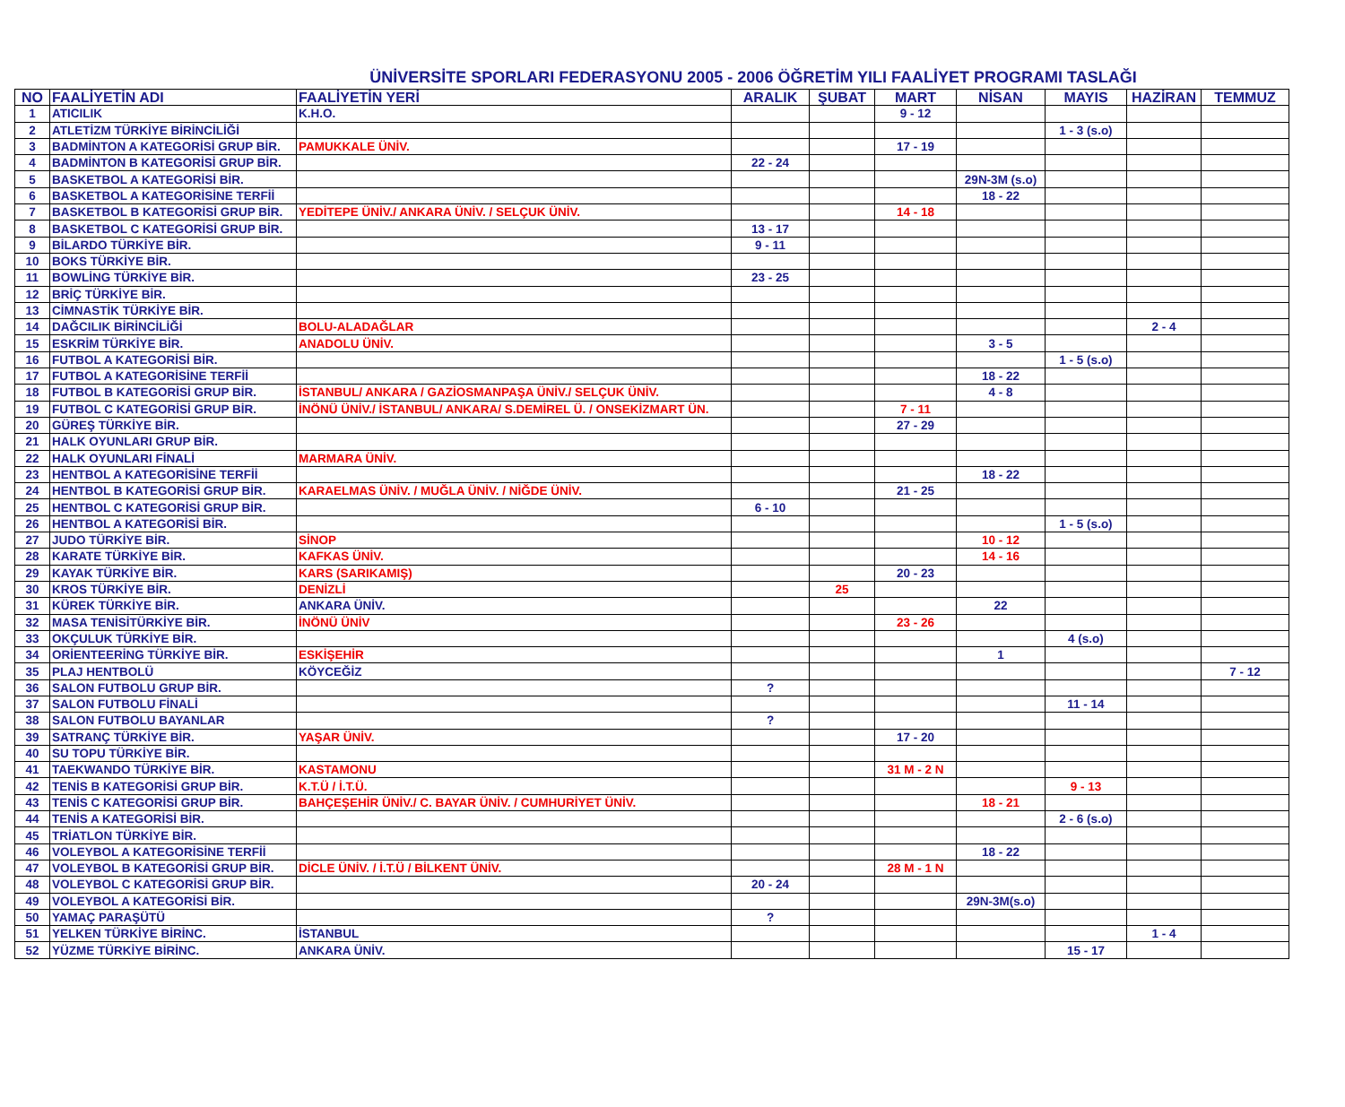ÜNİVERSİTE SPORLARI FEDERASYONU 2005 - 2006 ÖĞRETİM YILI FAALİYET PROGRAMI TASLAĞI
| NO | FAALİYETİN ADI | FAALİYETİN YERİ | ARALIK | ŞUBAT | MART | NİSAN | MAYIS | HAZİRAN | TEMMUZ |
| --- | --- | --- | --- | --- | --- | --- | --- | --- | --- |
| 1 | ATICILIK | K.H.O. | | | 9 - 12 | | | | |
| 2 | ATLETİZM TÜRKİYE BİRİNCİLİĞİ | | | | | | 1 - 3 (s.o) | | |
| 3 | BADMİNTON A KATEGORİSİ GRUP BİR. | PAMUKKALE ÜNİV. | | | 17 - 19 | | | | |
| 4 | BADMİNTON B KATEGORİSİ GRUP BİR. | | 22 - 24 | | | | | | |
| 5 | BASKETBOL A KATEGORİSİ BİR. | | | | | 29N-3M (s.o) | | | |
| 6 | BASKETBOL A KATEGORİSİNE TERFİİ | | | | | 18 - 22 | | | |
| 7 | BASKETBOL B KATEGORİSİ GRUP BİR. | YEDİTEPE ÜNİV./ ANKARA ÜNİV. / SELÇUK ÜNİV. | | | 14 - 18 | | | | |
| 8 | BASKETBOL C KATEGORİSİ GRUP BİR. | | 13 - 17 | | | | | | |
| 9 | BİLARDO TÜRKİYE BİR. | | 9 - 11 | | | | | | |
| 10 | BOKS TÜRKİYE BİR. | | | | | | | | |
| 11 | BOWLİNG TÜRKİYE BİR. | | 23 - 25 | | | | | | |
| 12 | BRİÇ TÜRKİYE BİR. | | | | | | | | |
| 13 | CİMNASTİK TÜRKİYE BİR. | | | | | | | | |
| 14 | DAĞCILIK BİRİNCİLİĞİ | BOLU-ALADAĞLAR | | | | | | 2 - 4 | |
| 15 | ESKRİM TÜRKİYE BİR. | ANADOLU ÜNİV. | | | | 3 - 5 | | | |
| 16 | FUTBOL A KATEGORİSİ BİR. | | | | | | 1 - 5 (s.o) | | |
| 17 | FUTBOL A KATEGORİSİNE TERFİİ | | | | | 18 - 22 | | | |
| 18 | FUTBOL B KATEGORİSİ GRUP BİR. | İSTANBUL/ ANKARA / GAZİOSMANPAŞA ÜNİV./ SELÇUK ÜNİV. | | | | 4 - 8 | | | |
| 19 | FUTBOL C KATEGORİSİ GRUP BİR. | İNÖNÜ ÜNİV./ İSTANBUL/ ANKARA/ S.DEMİREL Ü. / ONSEKİZMART ÜN. | | | 7 - 11 | | | | |
| 20 | GÜREŞ TÜRKİYE BİR. | | | | 27 - 29 | | | | |
| 21 | HALK OYUNLARI GRUP BİR. | | | | | | | | |
| 22 | HALK OYUNLARI FİNALİ | MARMARA ÜNİV. | | | | | | | |
| 23 | HENTBOL A KATEGORİSİNE TERFİİ | | | | | 18 - 22 | | | |
| 24 | HENTBOL B KATEGORİSİ GRUP BİR. | KARAELMAS ÜNİV. / MUĞLA ÜNİV. / NİĞDE ÜNİV. | | | 21 - 25 | | | | |
| 25 | HENTBOL C KATEGORİSİ GRUP BİR. | | 6 - 10 | | | | | | |
| 26 | HENTBOL A KATEGORİSİ BİR. | | | | | | 1 - 5 (s.o) | | |
| 27 | JUDO TÜRKİYE BİR. | SİNOP | | | | 10 - 12 | | | |
| 28 | KARATE TÜRKİYE BİR. | KAFKAS ÜNİV. | | | | 14 - 16 | | | |
| 29 | KAYAK TÜRKİYE BİR. | KARS (SARIKAMIŞ) | | | 20 - 23 | | | | |
| 30 | KROS TÜRKİYE BİR. | DENİZLİ | | 25 | | | | | |
| 31 | KÜREK TÜRKİYE BİR. | ANKARA ÜNİV. | | | | 22 | | | |
| 32 | MASA TENİSİTÜRKİYE BİR. | İNÖNÜ ÜNİV | | | 23 - 26 | | | | |
| 33 | OKÇULUK TÜRKİYE BİR. | | | | | | 4 (s.o) | | |
| 34 | ORİENTEERİNG TÜRKİYE BİR. | ESKİŞEHİR | | | | 1 | | | |
| 35 | PLAJ HENTBOLÜ | KÖYCEĞİZ | | | | | | | 7 - 12 |
| 36 | SALON FUTBOLU GRUP BİR. | | ? | | | | | | |
| 37 | SALON FUTBOLU FİNALİ | | | | | | 11 - 14 | | |
| 38 | SALON FUTBOLU BAYANLAR | | ? | | | | | | |
| 39 | SATRANÇ TÜRKİYE BİR. | YAŞAR ÜNİV. | | | 17 - 20 | | | | |
| 40 | SU TOPU TÜRKİYE BİR. | | | | | | | | |
| 41 | TAEKWANDO TÜRKİYE BİR. | KASTAMONU | | | 31 M - 2 N | | | | |
| 42 | TENİS B KATEGORİSİ GRUP BİR. | K.T.Ü / İ.T.Ü. | | | | | 9 - 13 | | |
| 43 | TENİS C KATEGORİSİ GRUP BİR. | BAHÇEŞEHİR ÜNİV./ C. BAYAR ÜNİV. / CUMHURİYET ÜNİV. | | | | 18 - 21 | | | |
| 44 | TENİS A KATEGORİSİ BİR. | | | | | | 2 - 6 (s.o) | | |
| 45 | TRİATLON TÜRKİYE BİR. | | | | | | | | |
| 46 | VOLEYBOL A KATEGORİSİNE TERFİİ | | | | | 18 - 22 | | | |
| 47 | VOLEYBOL B KATEGORİSİ GRUP BİR. | DİCLE ÜNİV. / İ.T.Ü / BİLKENT ÜNİV. | | | 28 M - 1 N | | | | |
| 48 | VOLEYBOL C KATEGORİSİ GRUP BİR. | | 20 - 24 | | | | | | |
| 49 | VOLEYBOL A KATEGORİSİ BİR. | | | | | 29N-3M(s.o) | | | |
| 50 | YAMAÇ PARAŞÜTÜ | | ? | | | | | | |
| 51 | YELKEN TÜRKİYE BİRİNC. | İSTANBUL | | | | | | 1 - 4 | |
| 52 | YÜZME TÜRKİYE BİRİNC. | ANKARA ÜNİV. | | | | | 15 - 17 | | |